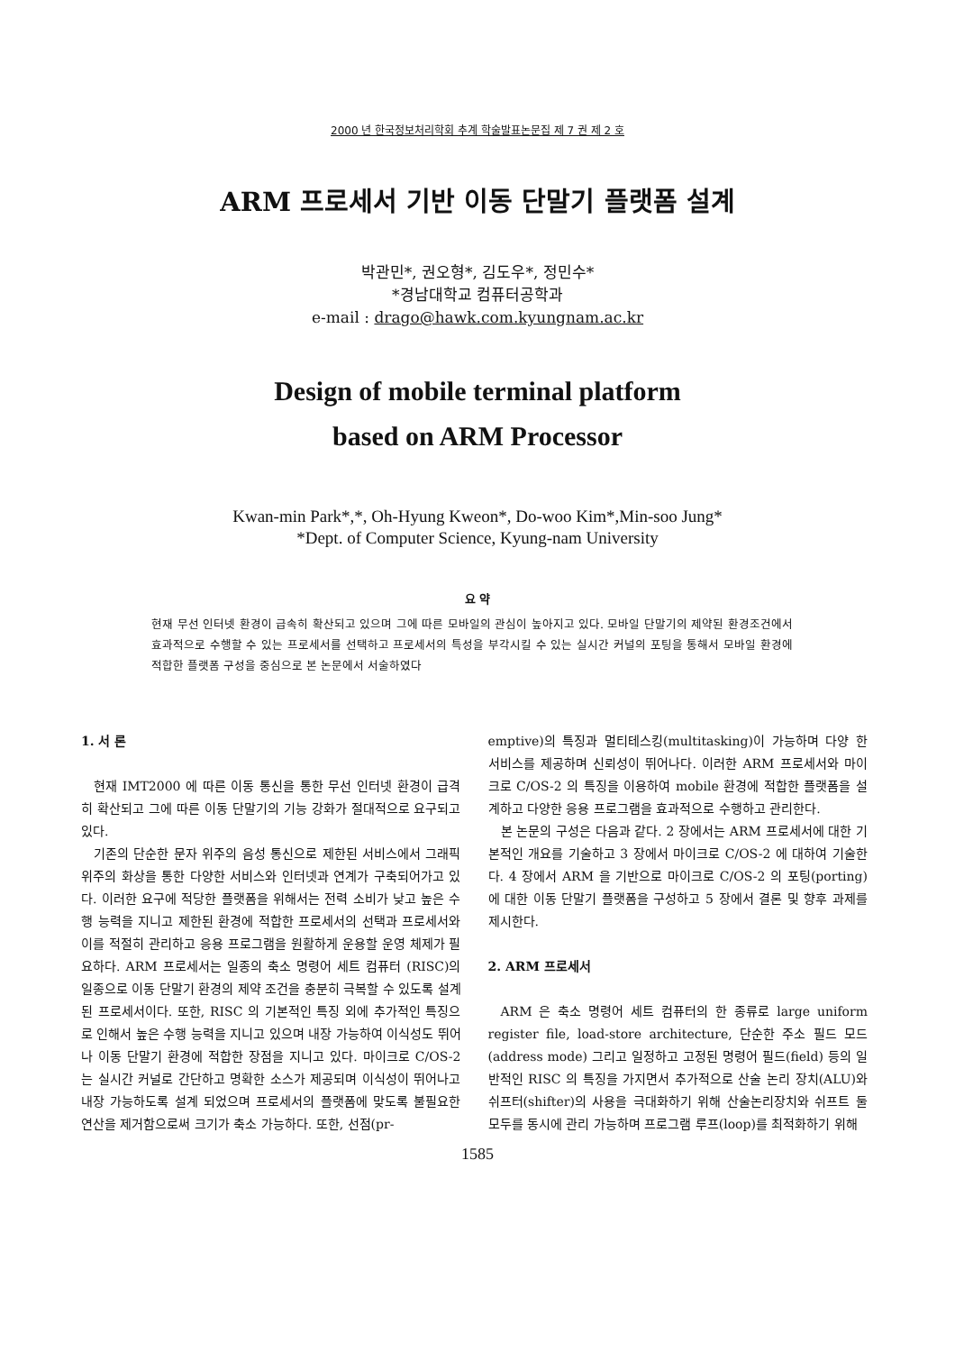2000 년 한국정보처리학회 추계 학술발표논문집 제 7 권 제 2 호
ARM 프로세서 기반 이동 단말기 플랫폼 설계
박관민*, 권오형*, 김도우*, 정민수*
*경남대학교 컴퓨터공학과
e-mail : drago@hawk.com.kyungnam.ac.kr
Design of mobile terminal platform
based on ARM Processor
Kwan-min Park*,*, Oh-Hyung Kweon*, Do-woo Kim*,Min-soo Jung*
*Dept. of Computer Science, Kyung-nam University
요 약
현재 무선 인터넷 환경이 급속히 확산되고 있으며 그에 따른 모바일의 관심이 높아지고 있다. 모바일 단말기의 제약된 환경조건에서 효과적으로 수행할 수 있는 프로세서를 선택하고 프로세서의 특성을 부각시킬 수 있는 실시간 커널의 포팅을 통해서 모바일 환경에 적합한 플랫폼 구성을 중심으로 본 논문에서 서술하였다
1. 서 론
현재 IMT2000 에 따른 이동 통신을 통한 무선 인터넷 환경이 급격히 확산되고 그에 따른 이동 단말기의 기능 강화가 절대적으로 요구되고 있다.
기존의 단순한 문자 위주의 음성 통신으로 제한된 서비스에서 그래픽 위주의 화상을 통한 다양한 서비스와 인터넷과 연계가 구축되어가고 있다. 이러한 요구에 적당한 플랫폼을 위해서는 전력 소비가 낮고 높은 수행 능력을 지니고 제한된 환경에 적합한 프로세서의 선택과 프로세서와 이를 적절히 관리하고 응용 프로그램을 원활하게 운용할 운영 체제가 필요하다. ARM 프로세서는 일종의 축소 명령어 세트 컴퓨터 (RISC)의 일종으로 이동 단말기 환경의 제약 조건을 충분히 극복할 수 있도록 설계된 프로세서이다. 또한, RISC 의 기본적인 특징 외에 추가적인 특징으로 인해서 높은 수행 능력을 지니고 있으며 내장 가능하여 이식성도 뛰어나 이동 단말기 환경에 적합한 장점을 지니고 있다. 마이크로 C/OS-2 는 실시간 커널로 간단하고 명확한 소스가 제공되며 이식성이 뛰어나고 내장 가능하도록 설계 되었으며 프로세서의 플랫폼에 맞도록 불필요한 연산을 제거함으로써 크기가 축소 가능하다. 또한, 선점(pr-
emptive)의 특징과 멀티테스킹(multitasking)이 가능하며 다양 한 서비스를 제공하며 신뢰성이 뛰어나다. 이러한 ARM 프로세서와 마이크로 C/OS-2 의 특징을 이용하여 mobile 환경에 적합한 플랫폼을 설계하고 다양한 응용 프로그램을 효과적으로 수행하고 관리한다.
본 논문의 구성은 다음과 같다. 2 장에서는 ARM 프로세서에 대한 기본적인 개요를 기술하고 3 장에서 마이크로 C/OS-2 에 대하여 기술한다. 4 장에서 ARM 을 기반으로 마이크로 C/OS-2 의 포팅(porting)에 대한 이동 단말기 플랫폼을 구성하고 5 장에서 결론 및 향후 과제를 제시한다.
2. ARM 프로세서
ARM 은 축소 명령어 세트 컴퓨터의 한 종류로 large uniform register file, load-store architecture, 단순한 주소 필드 모드(address mode) 그리고 일정하고 고정된 명령어 필드(field) 등의 일반적인 RISC 의 특징을 가지면서 추가적으로 산술 논리 장치(ALU)와 쉬프터(shifter)의 사용을 극대화하기 위해 산술논리장치와 쉬프트 둘 모두를 동시에 관리 가능하며 프로그램 루프(loop)를 최적화하기 위해
1585